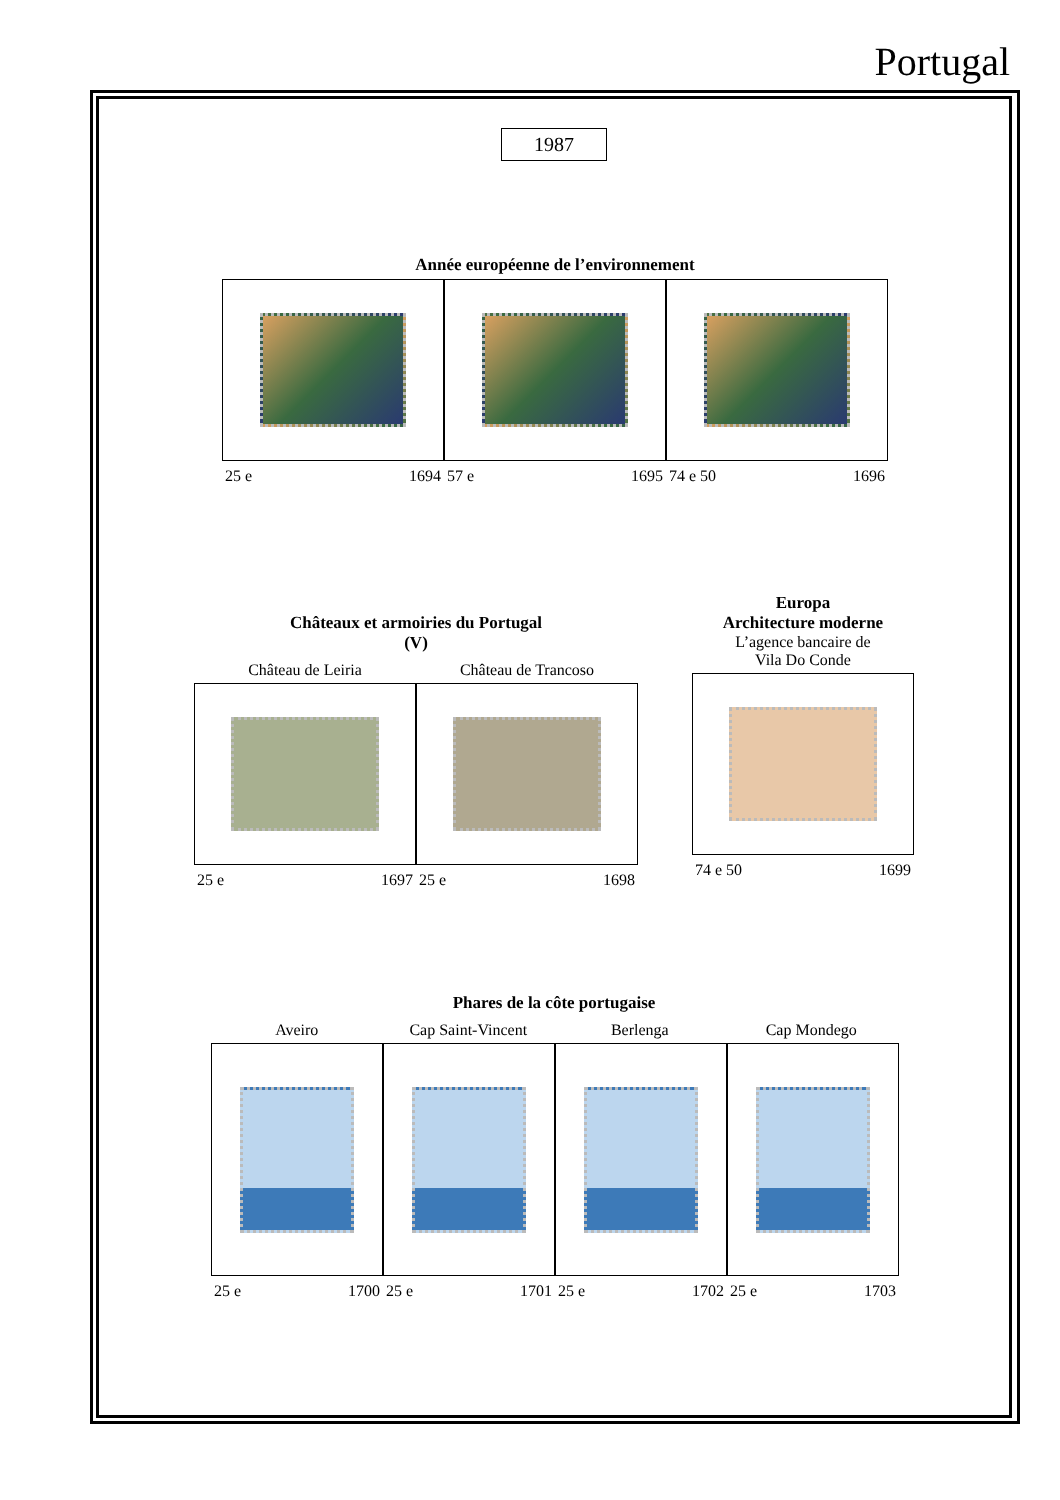Portugal
1987
Année européenne de l’environnement
25 e 1694 57 e 1695 74 e 50 1696
Châteaux et armoiries du Portugal
(V)
Château de Leiria Château de Trancoso
25 e 1697 25 e 1698
Europa
Architecture moderne
L’agence bancaire de
Vila Do Conde
74 e 50 1699
Phares de la côte portugaise
Aveiro Cap Saint-Vincent Berlenga Cap Mondego
25 e 1700 25 e 1701 25 e 1702 25 e 1703